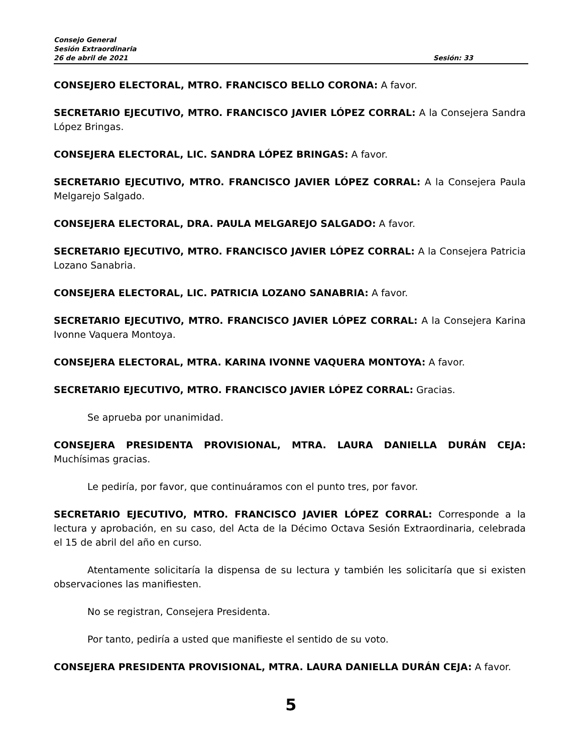Consejo General
Sesión Extraordinaria
26 de abril de 2021 Sesión: 33
CONSEJERO ELECTORAL, MTRO. FRANCISCO BELLO CORONA: A favor.
SECRETARIO EJECUTIVO, MTRO. FRANCISCO JAVIER LÓPEZ CORRAL: A la Consejera Sandra López Bringas.
CONSEJERA ELECTORAL, LIC. SANDRA LÓPEZ BRINGAS: A favor.
SECRETARIO EJECUTIVO, MTRO. FRANCISCO JAVIER LÓPEZ CORRAL: A la Consejera Paula Melgarejo Salgado.
CONSEJERA ELECTORAL, DRA. PAULA MELGAREJO SALGADO: A favor.
SECRETARIO EJECUTIVO, MTRO. FRANCISCO JAVIER LÓPEZ CORRAL: A la Consejera Patricia Lozano Sanabria.
CONSEJERA ELECTORAL, LIC. PATRICIA LOZANO SANABRIA: A favor.
SECRETARIO EJECUTIVO, MTRO. FRANCISCO JAVIER LÓPEZ CORRAL: A la Consejera Karina Ivonne Vaquera Montoya.
CONSEJERA ELECTORAL, MTRA. KARINA IVONNE VAQUERA MONTOYA: A favor.
SECRETARIO EJECUTIVO, MTRO. FRANCISCO JAVIER LÓPEZ CORRAL: Gracias.
Se aprueba por unanimidad.
CONSEJERA PRESIDENTA PROVISIONAL, MTRA. LAURA DANIELLA DURÁN CEJA: Muchísimas gracias.
Le pediría, por favor, que continuáramos con el punto tres, por favor.
SECRETARIO EJECUTIVO, MTRO. FRANCISCO JAVIER LÓPEZ CORRAL: Corresponde a la lectura y aprobación, en su caso, del Acta de la Décimo Octava Sesión Extraordinaria, celebrada el 15 de abril del año en curso.
Atentamente solicitaría la dispensa de su lectura y también les solicitaría que si existen observaciones las manifiesten.
No se registran, Consejera Presidenta.
Por tanto, pediría a usted que manifieste el sentido de su voto.
CONSEJERA PRESIDENTA PROVISIONAL, MTRA. LAURA DANIELLA DURÁN CEJA: A favor.
5